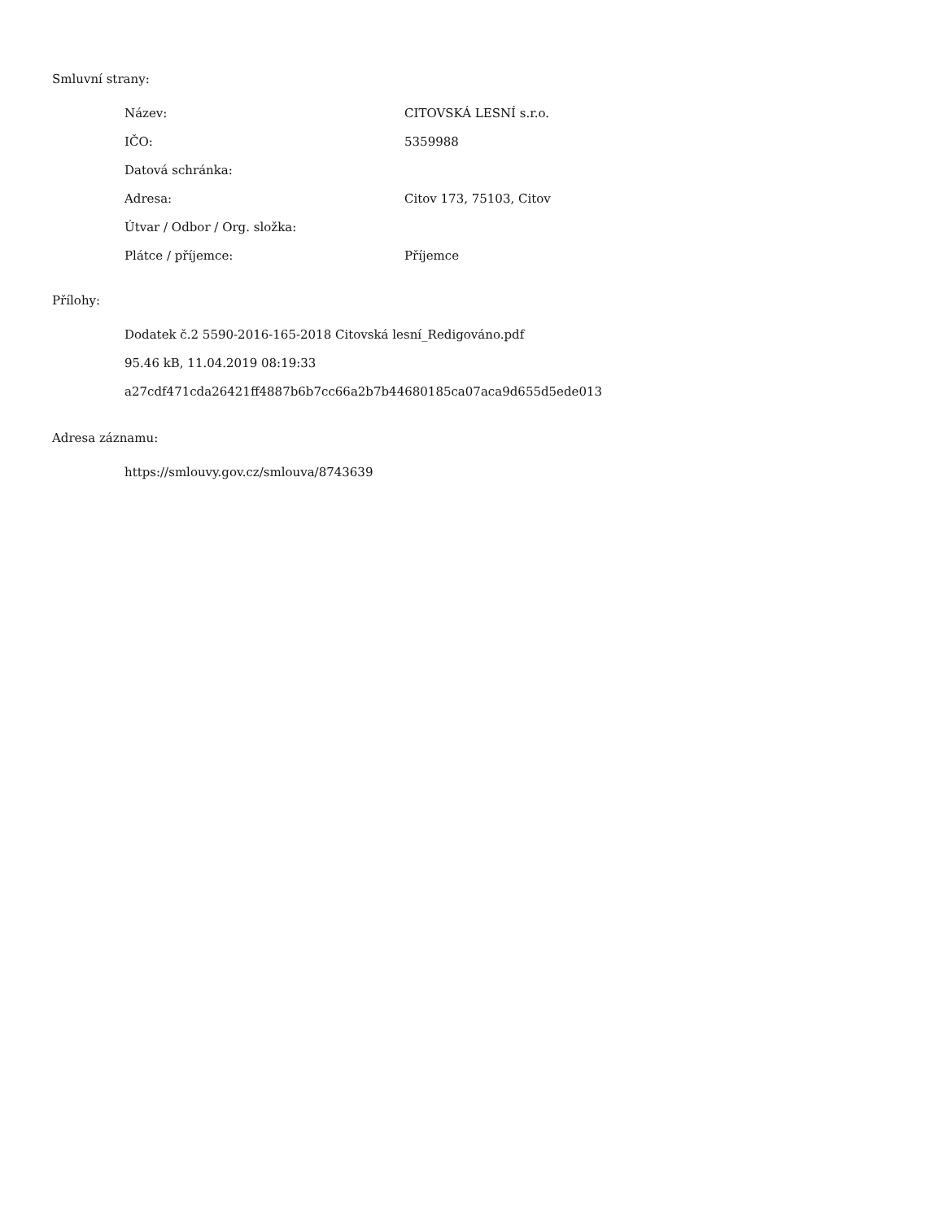Smluvní strany:
| Název: | CITOVSKÁ LESNÍ s.r.o. |
| IČO: | 5359988 |
| Datová schránka: | |
| Adresa: | Citov 173, 75103, Citov |
| Útvar / Odbor / Org. složka: | |
| Plátce / příjemce: | Příjemce |
Přílohy:
Dodatek č.2 5590-2016-165-2018 Citovská lesní_Redigováno.pdf
95.46 kB, 11.04.2019 08:19:33
a27cdf471cda26421ff4887b6b7cc66a2b7b44680185ca07aca9d655d5ede013
Adresa záznamu:
https://smlouvy.gov.cz/smlouva/8743639